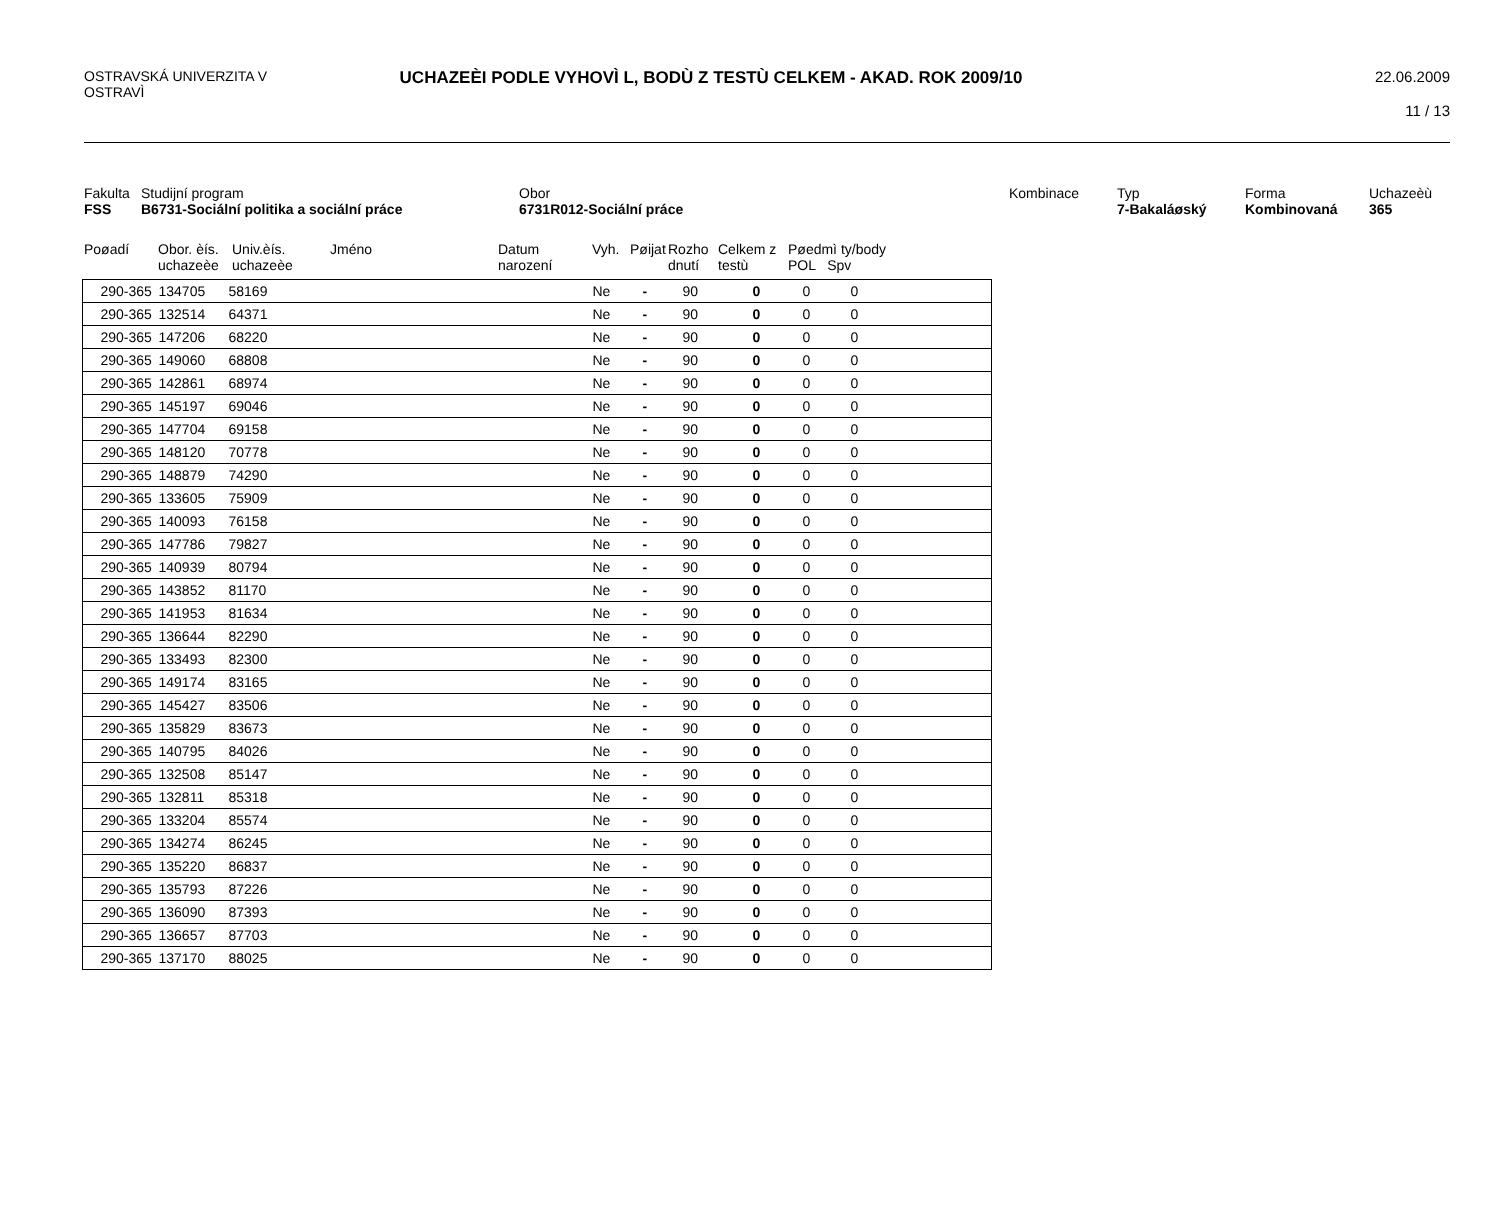OSTRAVSKÁ UNIVERZITA V
OSTRAVÌ
UCHAZEÈI PODLE VYHOVÌ L, BODÙ Z TESTÙ CELKEM - AKAD. ROK 2009/10
22.06.2009
11 / 13
Fakulta
FSS
Studijní program
B6731-Sociální politika a sociální práce
Obor
6731R012-Sociální práce
Kombinace
Typ
7-Bakaláøský
Forma
Kombinovaná
Uchazeèù
365
Poøadí
Obor. èís. uchazeèe
Univ.èís. uchazeèe
Jméno
Datum narození
Vyh.
Pøijat
Rozho dnutí
Celkem z testù
Pøedmì ty/body
POL Spv
| | 290-365 | 134705 | 58169 | Ne | - | 90 | 0 | 0 | 0 |
| | 290-365 | 132514 | 64371 | Ne | - | 90 | 0 | 0 | 0 |
| | 290-365 | 147206 | 68220 | Ne | - | 90 | 0 | 0 | 0 |
| | 290-365 | 149060 | 68808 | Ne | - | 90 | 0 | 0 | 0 |
| | 290-365 | 142861 | 68974 | Ne | - | 90 | 0 | 0 | 0 |
| | 290-365 | 145197 | 69046 | Ne | - | 90 | 0 | 0 | 0 |
| | 290-365 | 147704 | 69158 | Ne | - | 90 | 0 | 0 | 0 |
| | 290-365 | 148120 | 70778 | Ne | - | 90 | 0 | 0 | 0 |
| | 290-365 | 148879 | 74290 | Ne | - | 90 | 0 | 0 | 0 |
| | 290-365 | 133605 | 75909 | Ne | - | 90 | 0 | 0 | 0 |
| | 290-365 | 140093 | 76158 | Ne | - | 90 | 0 | 0 | 0 |
| | 290-365 | 147786 | 79827 | Ne | - | 90 | 0 | 0 | 0 |
| | 290-365 | 140939 | 80794 | Ne | - | 90 | 0 | 0 | 0 |
| | 290-365 | 143852 | 81170 | Ne | - | 90 | 0 | 0 | 0 |
| | 290-365 | 141953 | 81634 | Ne | - | 90 | 0 | 0 | 0 |
| | 290-365 | 136644 | 82290 | Ne | - | 90 | 0 | 0 | 0 |
| | 290-365 | 133493 | 82300 | Ne | - | 90 | 0 | 0 | 0 |
| | 290-365 | 149174 | 83165 | Ne | - | 90 | 0 | 0 | 0 |
| | 290-365 | 145427 | 83506 | Ne | - | 90 | 0 | 0 | 0 |
| | 290-365 | 135829 | 83673 | Ne | - | 90 | 0 | 0 | 0 |
| | 290-365 | 140795 | 84026 | Ne | - | 90 | 0 | 0 | 0 |
| | 290-365 | 132508 | 85147 | Ne | - | 90 | 0 | 0 | 0 |
| | 290-365 | 132811 | 85318 | Ne | - | 90 | 0 | 0 | 0 |
| | 290-365 | 133204 | 85574 | Ne | - | 90 | 0 | 0 | 0 |
| | 290-365 | 134274 | 86245 | Ne | - | 90 | 0 | 0 | 0 |
| | 290-365 | 135220 | 86837 | Ne | - | 90 | 0 | 0 | 0 |
| | 290-365 | 135793 | 87226 | Ne | - | 90 | 0 | 0 | 0 |
| | 290-365 | 136090 | 87393 | Ne | - | 90 | 0 | 0 | 0 |
| | 290-365 | 136657 | 87703 | Ne | - | 90 | 0 | 0 | 0 |
| | 290-365 | 137170 | 88025 | Ne | - | 90 | 0 | 0 | 0 |